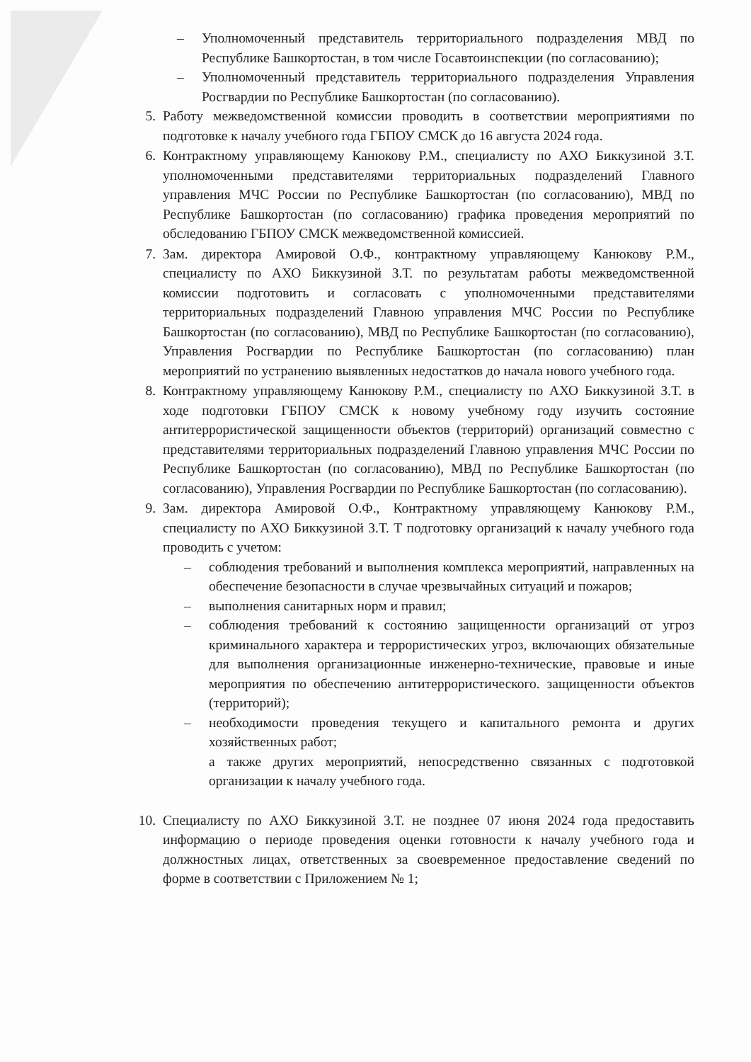– Уполномоченный представитель территориального подразделения МВД по Республике Башкортостан, в том числе Госавтоинспекции (по согласованию);
– Уполномоченный представитель территориального подразделения Управления Росгвардии по Республике Башкортостан (по согласованию).
5. Работу межведомственной комиссии проводить в соответствии мероприятиями по подготовке к началу учебного года ГБПОУ СМСК до 16 августа 2024 года.
6. Контрактному управляющему Канюкову Р.М., специалисту по АХО Биккузиной З.Т. уполномоченными представителями территориальных подразделений Главного управления МЧС России по Республике Башкортостан (по согласованию), МВД по Республике Башкортостан (по согласованию) графика проведения мероприятий по обследованию ГБПОУ СМСК межведомственной комиссией.
7. Зам. директора Амировой О.Ф., контрактному управляющему Канюкову Р.М., специалисту по АХО Биккузиной З.Т. по результатам работы межведомственной комиссии подготовить и согласовать с уполномоченными представителями территориальных подразделений Главною управления МЧС России по Республике Башкортостан (по согласованию), МВД по Республике Башкортостан (по согласованию), Управления Росгвардии по Республике Башкортостан (по согласованию) план мероприятий по устранению выявленных недостатков до начала нового учебного года.
8. Контрактному управляющему Канюкову Р.М., специалисту по АХО Биккузиной З.Т. в ходе подготовки ГБПОУ СМСК к новому учебному году изучить состояние антитеррористической защищенности объектов (территорий) организаций совместно с представителями территориальных подразделений Главною управления МЧС России по Республике Башкортостан (по согласованию), МВД по Республике Башкортостан (по согласованию), Управления Росгвардии по Республике Башкортостан (по согласованию).
9. Зам. директора Амировой О.Ф., Контрактному управляющему Канюкову Р.М., специалисту по АХО Биккузиной З.Т. Т подготовку организаций к началу учебного года проводить с учетом:
– соблюдения требований и выполнения комплекса мероприятий, направленных на обеспечение безопасности в случае чрезвычайных ситуаций и пожаров;
– выполнения санитарных норм и правил;
– соблюдения требований к состоянию защищенности организаций от угроз криминального характера и террористических угроз, включающих обязательные для выполнения организационные инженерно-технические, правовые и иные мероприятия по обеспечению антитеррористического. защищенности объектов (территорий);
– необходимости проведения текущего и капитального ремонта и других хозяйственных работ;
а также других мероприятий, непосредственно связанных с подготовкой организации к началу учебного года.
10. Специалисту по АХО Биккузиной З.Т. не позднее 07 июня 2024 года предоставить информацию о периоде проведения оценки готовности к началу учебного года и должностных лицах, ответственных за своевременное предоставление сведений по форме в соответствии с Приложением № 1;